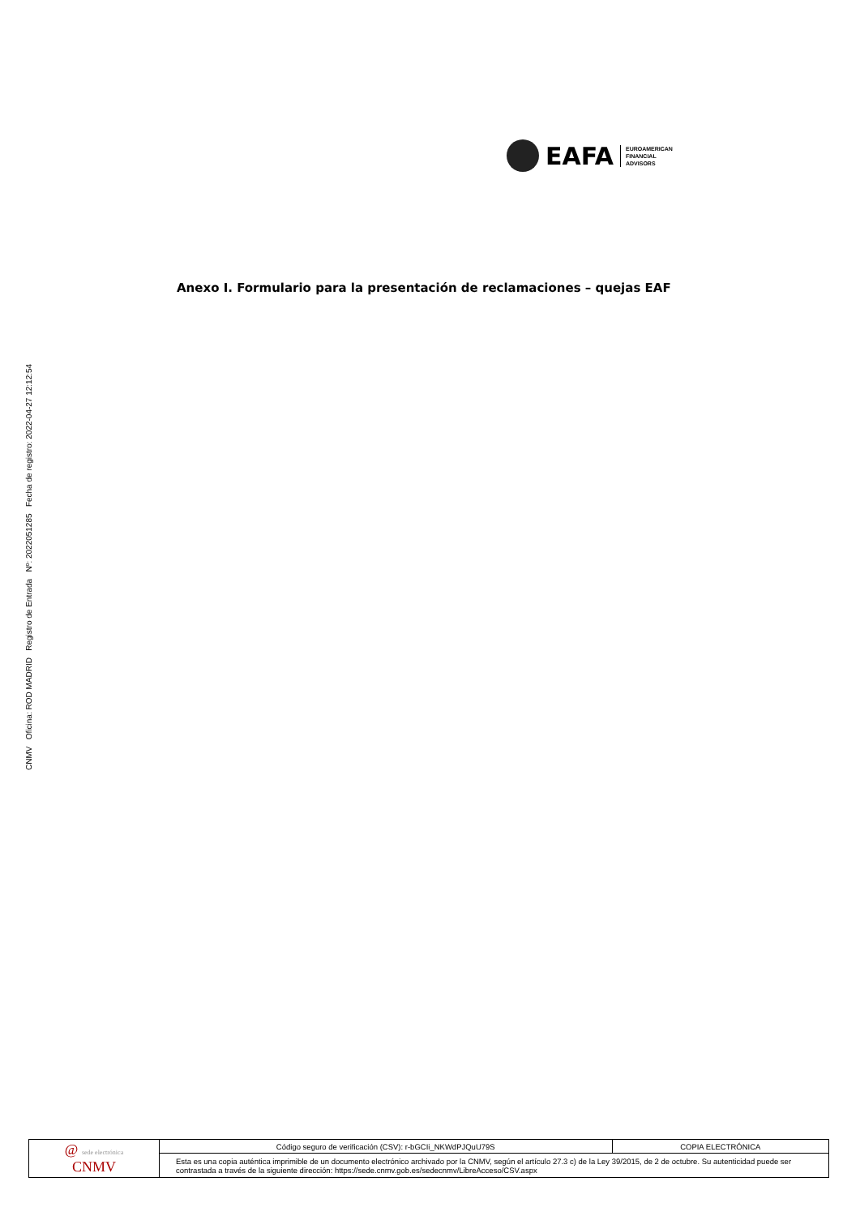CNMV Oficina: ROD MADRID Registro de Entrada Nº: 2022051285 Fecha de registro: 2022-04-27 12:12:54
EAFA
EUROAMERICAN
FINANCIAL
ADVISORS
Anexo I. Formulario para la presentación de reclamaciones – quejas EAF
| @ sede electrónica CNMV | Código seguro de verificación (CSV): r-bGCIi_NKWdPJQuU79S | COPIA ELECTRÓNICA |
| | Esta es una copia auténtica imprimible de un documento electrónico archivado por la CNMV, según el artículo 27.3 c) de la Ley 39/2015, de 2 de octubre. Su autenticidad puede ser contrastada a través de la siguiente dirección: https://sede.cnmv.gob.es/sedecnmv/LibreAcceso/CSV.aspx | |